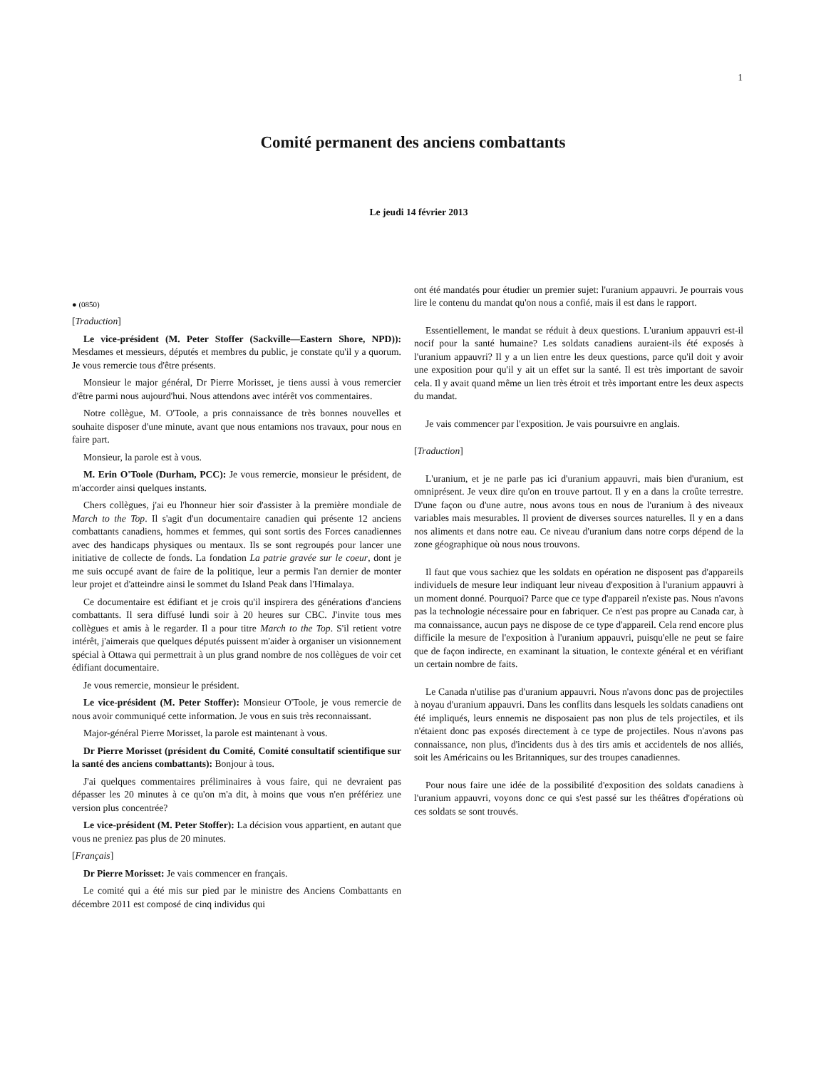1
Comité permanent des anciens combattants
Le jeudi 14 février 2013
● (0850)
[Traduction]
Le vice-président (M. Peter Stoffer (Sackville—Eastern Shore, NPD)): Mesdames et messieurs, députés et membres du public, je constate qu'il y a quorum. Je vous remercie tous d'être présents.
Monsieur le major général, Dr Pierre Morisset, je tiens aussi à vous remercier d'être parmi nous aujourd'hui. Nous attendons avec intérêt vos commentaires.
Notre collègue, M. O'Toole, a pris connaissance de très bonnes nouvelles et souhaite disposer d'une minute, avant que nous entamions nos travaux, pour nous en faire part.
Monsieur, la parole est à vous.
M. Erin O'Toole (Durham, PCC): Je vous remercie, monsieur le président, de m'accorder ainsi quelques instants.
Chers collègues, j'ai eu l'honneur hier soir d'assister à la première mondiale de March to the Top. Il s'agit d'un documentaire canadien qui présente 12 anciens combattants canadiens, hommes et femmes, qui sont sortis des Forces canadiennes avec des handicaps physiques ou mentaux. Ils se sont regroupés pour lancer une initiative de collecte de fonds. La fondation La patrie gravée sur le coeur, dont je me suis occupé avant de faire de la politique, leur a permis l'an dernier de monter leur projet et d'atteindre ainsi le sommet du Island Peak dans l'Himalaya.
Ce documentaire est édifiant et je crois qu'il inspirera des générations d'anciens combattants. Il sera diffusé lundi soir à 20 heures sur CBC. J'invite tous mes collègues et amis à le regarder. Il a pour titre March to the Top. S'il retient votre intérêt, j'aimerais que quelques députés puissent m'aider à organiser un visionnement spécial à Ottawa qui permettrait à un plus grand nombre de nos collègues de voir cet édifiant documentaire.
Je vous remercie, monsieur le président.
Le vice-président (M. Peter Stoffer): Monsieur O'Toole, je vous remercie de nous avoir communiqué cette information. Je vous en suis très reconnaissant.
Major-général Pierre Morisset, la parole est maintenant à vous.
Dr Pierre Morisset (président du Comité, Comité consultatif scientifique sur la santé des anciens combattants): Bonjour à tous.
J'ai quelques commentaires préliminaires à vous faire, qui ne devraient pas dépasser les 20 minutes à ce qu'on m'a dit, à moins que vous n'en préfériez une version plus concentrée?
Le vice-président (M. Peter Stoffer): La décision vous appartient, en autant que vous ne preniez pas plus de 20 minutes.
[Français]
Dr Pierre Morisset: Je vais commencer en français.
Le comité qui a été mis sur pied par le ministre des Anciens Combattants en décembre 2011 est composé de cinq individus qui
ont été mandatés pour étudier un premier sujet: l'uranium appauvri. Je pourrais vous lire le contenu du mandat qu'on nous a confié, mais il est dans le rapport.
Essentiellement, le mandat se réduit à deux questions. L'uranium appauvri est-il nocif pour la santé humaine? Les soldats canadiens auraient-ils été exposés à l'uranium appauvri? Il y a un lien entre les deux questions, parce qu'il doit y avoir une exposition pour qu'il y ait un effet sur la santé. Il est très important de savoir cela. Il y avait quand même un lien très étroit et très important entre les deux aspects du mandat.
Je vais commencer par l'exposition. Je vais poursuivre en anglais.
[Traduction]
L'uranium, et je ne parle pas ici d'uranium appauvri, mais bien d'uranium, est omniprésent. Je veux dire qu'on en trouve partout. Il y en a dans la croûte terrestre. D'une façon ou d'une autre, nous avons tous en nous de l'uranium à des niveaux variables mais mesurables. Il provient de diverses sources naturelles. Il y en a dans nos aliments et dans notre eau. Ce niveau d'uranium dans notre corps dépend de la zone géographique où nous nous trouvons.
Il faut que vous sachiez que les soldats en opération ne disposent pas d'appareils individuels de mesure leur indiquant leur niveau d'exposition à l'uranium appauvri à un moment donné. Pourquoi? Parce que ce type d'appareil n'existe pas. Nous n'avons pas la technologie nécessaire pour en fabriquer. Ce n'est pas propre au Canada car, à ma connaissance, aucun pays ne dispose de ce type d'appareil. Cela rend encore plus difficile la mesure de l'exposition à l'uranium appauvri, puisqu'elle ne peut se faire que de façon indirecte, en examinant la situation, le contexte général et en vérifiant un certain nombre de faits.
Le Canada n'utilise pas d'uranium appauvri. Nous n'avons donc pas de projectiles à noyau d'uranium appauvri. Dans les conflits dans lesquels les soldats canadiens ont été impliqués, leurs ennemis ne disposaient pas non plus de tels projectiles, et ils n'étaient donc pas exposés directement à ce type de projectiles. Nous n'avons pas connaissance, non plus, d'incidents dus à des tirs amis et accidentels de nos alliés, soit les Américains ou les Britanniques, sur des troupes canadiennes.
Pour nous faire une idée de la possibilité d'exposition des soldats canadiens à l'uranium appauvri, voyons donc ce qui s'est passé sur les théâtres d'opérations où ces soldats se sont trouvés.